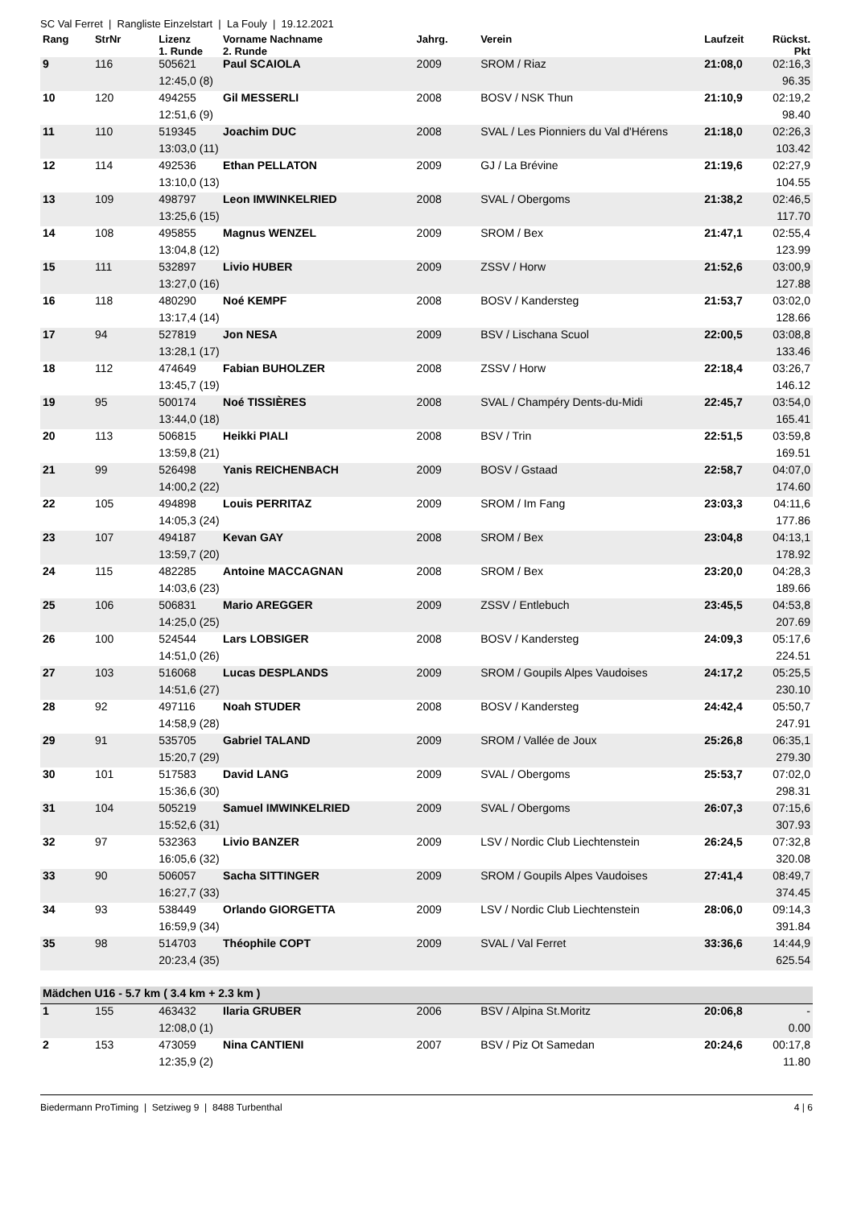SC Val Ferret | Rangliste Einzelstart | La Fouly | 19.12.2021
| Rang | StrNr | Lizenz 1. Runde | Vorname Nachname 2. Runde | Jahrg. | Verein | Laufzeit | Rückst. Pkt |
| --- | --- | --- | --- | --- | --- | --- | --- |
| 9 | 116 | 505621 | Paul SCAIOLA | 2009 | SROM / Riaz | 21:08,0 | 02:16,3 |
| | | 12:45,0 (8) | | | | | 96.35 |
| 10 | 120 | 494255 | Gil MESSERLI | 2008 | BOSV / NSK Thun | 21:10,9 | 02:19,2 |
| | | 12:51,6 (9) | | | | | 98.40 |
| 11 | 110 | 519345 | Joachim DUC | 2008 | SVAL / Les Pionniers du Val d'Hérens | 21:18,0 | 02:26,3 |
| | | 13:03,0 (11) | | | | | 103.42 |
| 12 | 114 | 492536 | Ethan PELLATON | 2009 | GJ / La Brévine | 21:19,6 | 02:27,9 |
| | | 13:10,0 (13) | | | | | 104.55 |
| 13 | 109 | 498797 | Leon IMWINKELRIED | 2008 | SVAL / Obergoms | 21:38,2 | 02:46,5 |
| | | 13:25,6 (15) | | | | | 117.70 |
| 14 | 108 | 495855 | Magnus WENZEL | 2009 | SROM / Bex | 21:47,1 | 02:55,4 |
| | | 13:04,8 (12) | | | | | 123.99 |
| 15 | 111 | 532897 | Livio HUBER | 2009 | ZSSV / Horw | 21:52,6 | 03:00,9 |
| | | 13:27,0 (16) | | | | | 127.88 |
| 16 | 118 | 480290 | Noé KEMPF | 2008 | BOSV / Kandersteg | 21:53,7 | 03:02,0 |
| | | 13:17,4 (14) | | | | | 128.66 |
| 17 | 94 | 527819 | Jon NESA | 2009 | BSV / Lischana Scuol | 22:00,5 | 03:08,8 |
| | | 13:28,1 (17) | | | | | 133.46 |
| 18 | 112 | 474649 | Fabian BUHOLZER | 2008 | ZSSV / Horw | 22:18,4 | 03:26,7 |
| | | 13:45,7 (19) | | | | | 146.12 |
| 19 | 95 | 500174 | Noé TISSIÈRES | 2008 | SVAL / Champéry Dents-du-Midi | 22:45,7 | 03:54,0 |
| | | 13:44,0 (18) | | | | | 165.41 |
| 20 | 113 | 506815 | Heikki PIALI | 2008 | BSV / Trin | 22:51,5 | 03:59,8 |
| | | 13:59,8 (21) | | | | | 169.51 |
| 21 | 99 | 526498 | Yanis REICHENBACH | 2009 | BOSV / Gstaad | 22:58,7 | 04:07,0 |
| | | 14:00,2 (22) | | | | | 174.60 |
| 22 | 105 | 494898 | Louis PERRITAZ | 2009 | SROM / Im Fang | 23:03,3 | 04:11,6 |
| | | 14:05,3 (24) | | | | | 177.86 |
| 23 | 107 | 494187 | Kevan GAY | 2008 | SROM / Bex | 23:04,8 | 04:13,1 |
| | | 13:59,7 (20) | | | | | 178.92 |
| 24 | 115 | 482285 | Antoine MACCAGNAN | 2008 | SROM / Bex | 23:20,0 | 04:28,3 |
| | | 14:03,6 (23) | | | | | 189.66 |
| 25 | 106 | 506831 | Mario AREGGER | 2009 | ZSSV / Entlebuch | 23:45,5 | 04:53,8 |
| | | 14:25,0 (25) | | | | | 207.69 |
| 26 | 100 | 524544 | Lars LOBSIGER | 2008 | BOSV / Kandersteg | 24:09,3 | 05:17,6 |
| | | 14:51,0 (26) | | | | | 224.51 |
| 27 | 103 | 516068 | Lucas DESPLANDS | 2009 | SROM / Goupils Alpes Vaudoises | 24:17,2 | 05:25,5 |
| | | 14:51,6 (27) | | | | | 230.10 |
| 28 | 92 | 497116 | Noah STUDER | 2008 | BOSV / Kandersteg | 24:42,4 | 05:50,7 |
| | | 14:58,9 (28) | | | | | 247.91 |
| 29 | 91 | 535705 | Gabriel TALAND | 2009 | SROM / Vallée de Joux | 25:26,8 | 06:35,1 |
| | | 15:20,7 (29) | | | | | 279.30 |
| 30 | 101 | 517583 | David LANG | 2009 | SVAL / Obergoms | 25:53,7 | 07:02,0 |
| | | 15:36,6 (30) | | | | | 298.31 |
| 31 | 104 | 505219 | Samuel IMWINKELRIED | 2009 | SVAL / Obergoms | 26:07,3 | 07:15,6 |
| | | 15:52,6 (31) | | | | | 307.93 |
| 32 | 97 | 532363 | Livio BANZER | 2009 | LSV / Nordic Club Liechtenstein | 26:24,5 | 07:32,8 |
| | | 16:05,6 (32) | | | | | 320.08 |
| 33 | 90 | 506057 | Sacha SITTINGER | 2009 | SROM / Goupils Alpes Vaudoises | 27:41,4 | 08:49,7 |
| | | 16:27,7 (33) | | | | | 374.45 |
| 34 | 93 | 538449 | Orlando GIORGETTA | 2009 | LSV / Nordic Club Liechtenstein | 28:06,0 | 09:14,3 |
| | | 16:59,9 (34) | | | | | 391.84 |
| 35 | 98 | 514703 | Théophile COPT | 2009 | SVAL / Val Ferret | 33:36,6 | 14:44,9 |
| | | 20:23,4 (35) | | | | | 625.54 |
| Mädchen U16 - 5.7 km ( 3.4 km + 2.3 km ) | | | | | | | |
| 1 | 155 | 463432 | Ilaria GRUBER | 2006 | BSV / Alpina St.Moritz | 20:06,8 | - |
| | | 12:08,0 (1) | | | | | 0.00 |
| 2 | 153 | 473059 | Nina CANTIENI | 2007 | BSV / Piz Ot Samedan | 20:24,6 | 00:17,8 |
| | | 12:35,9 (2) | | | | | 11.80 |
Biedermann ProTiming | Setziweg 9 | 8488 Turbenthal 4 | 6